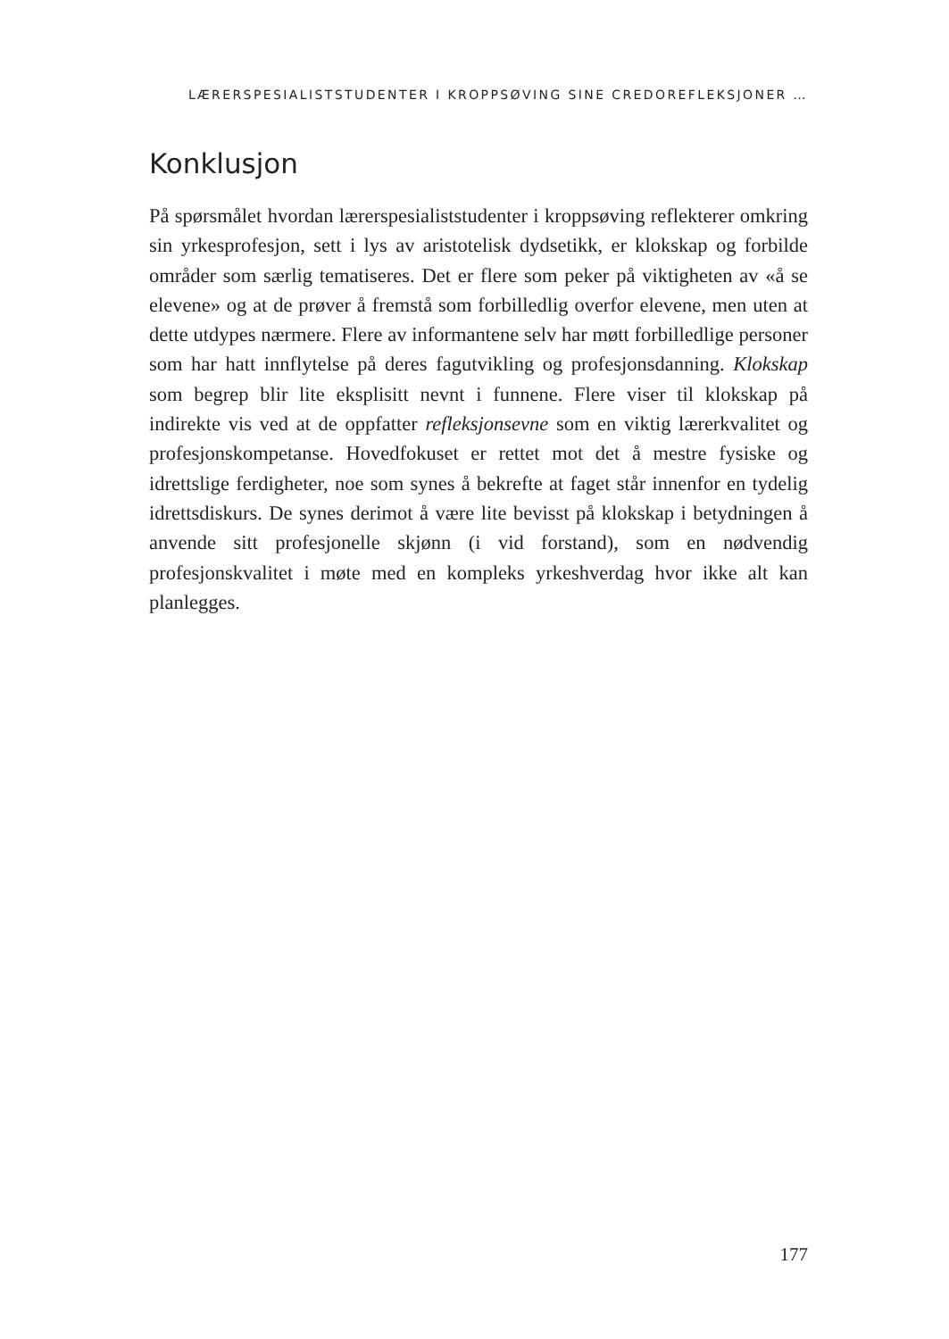LÆRERSPESIALISTSTUDENTER I KROPPSØVING SINE CREDOREFLEKSJONER …
Konklusjon
På spørsmålet hvordan lærerspesialiststudenter i kroppsøving reflekterer omkring sin yrkesprofesjon, sett i lys av aristotelisk dydsetikk, er klokskap og forbilde områder som særlig tematiseres. Det er flere som peker på viktigheten av «å se elevene» og at de prøver å fremstå som forbilledlig overfor elevene, men uten at dette utdypes nærmere. Flere av informantene selv har møtt forbilledlige personer som har hatt innflytelse på deres fagutvikling og profesjonsdanning. Klokskap som begrep blir lite eksplisitt nevnt i funnene. Flere viser til klokskap på indirekte vis ved at de oppfatter refleksjonsevne som en viktig lærerkvalitet og profesjonskompetanse. Hovedfokuset er rettet mot det å mestre fysiske og idrettslige ferdigheter, noe som synes å bekrefte at faget står innenfor en tydelig idrettsdiskurs. De synes derimot å være lite bevisst på klokskap i betydningen å anvende sitt profesjonelle skjønn (i vid forstand), som en nødvendig profesjonskvalitet i møte med en kompleks yrkeshverdag hvor ikke alt kan planlegges.
177